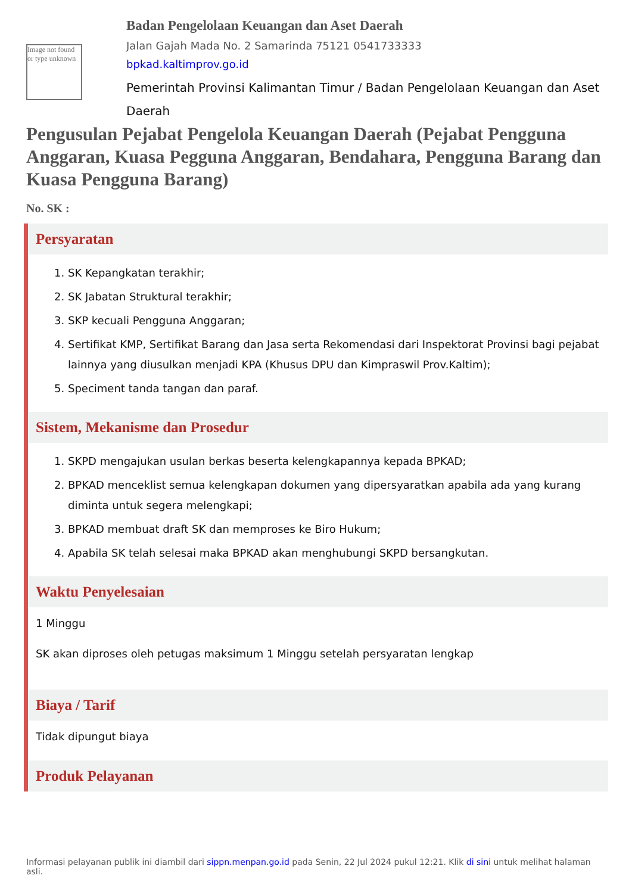Image not found or type unknown
Badan Pengelolaan Keuangan dan Aset Daerah
Jalan Gajah Mada No. 2 Samarinda 75121 0541733333
bpkad.kaltimprov.go.id
Pemerintah Provinsi Kalimantan Timur / Badan Pengelolaan Keuangan dan Aset Daerah
Pengusulan Pejabat Pengelola Keuangan Daerah (Pejabat Pengguna Anggaran, Kuasa Pegguna Anggaran, Bendahara, Pengguna Barang dan Kuasa Pengguna Barang)
No. SK :
Persyaratan
1. SK Kepangkatan terakhir;
2. SK Jabatan Struktural terakhir;
3. SKP kecuali Pengguna Anggaran;
4. Sertifikat KMP, Sertifikat Barang dan Jasa serta Rekomendasi dari Inspektorat Provinsi bagi pejabat lainnya yang diusulkan menjadi KPA (Khusus DPU dan Kimpraswil Prov.Kaltim);
5. Speciment tanda tangan dan paraf.
Sistem, Mekanisme dan Prosedur
1. SKPD mengajukan usulan berkas beserta kelengkapannya kepada BPKAD;
2. BPKAD menceklist semua kelengkapan dokumen yang dipersyaratkan apabila ada yang kurang diminta untuk segera melengkapi;
3. BPKAD membuat draft SK dan memproses ke Biro Hukum;
4. Apabila SK telah selesai maka BPKAD akan menghubungi SKPD bersangkutan.
Waktu Penyelesaian
1 Minggu
SK akan diproses oleh petugas maksimum 1 Minggu setelah persyaratan lengkap
Biaya / Tarif
Tidak dipungut biaya
Produk Pelayanan
Informasi pelayanan publik ini diambil dari sippn.menpan.go.id pada Senin, 22 Jul 2024 pukul 12:21. Klik di sini untuk melihat halaman asli.